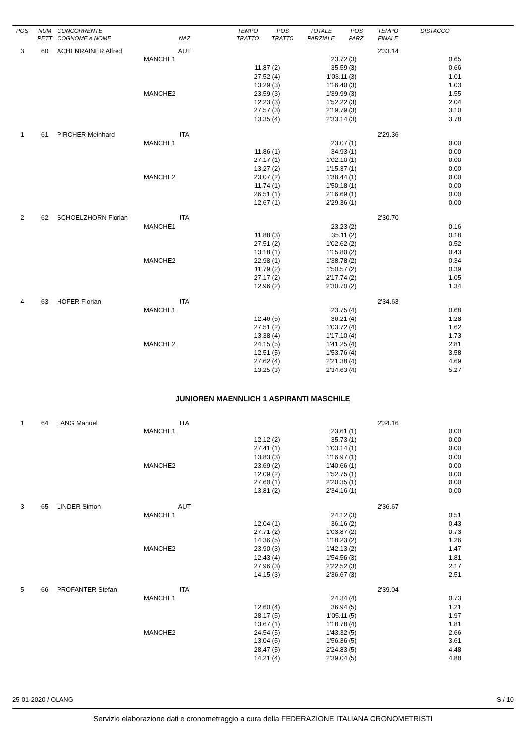| POS | NUM PETT | CONCORRENTE COGNOME e NOME | NAZ | TEMPO TRATTO | POS TRATTO | TOTALE PARZIALE | POS PARZ. | TEMPO FINALE | DISTACCO | |
| --- | --- | --- | --- | --- | --- | --- | --- | --- | --- | --- |
| 3 | 60 | ACHENRAINER Alfred | AUT | | | | | 2'33.14 | | |
| | | | MANCHE1 | | | 23.72 | (3) | | 0.65 | |
| | | | | 11.87 | (2) | 35.59 | (3) | | 0.66 | |
| | | | | 27.52 | (4) | 1'03.11 | (3) | | 1.01 | |
| | | | | 13.29 | (3) | 1'16.40 | (3) | | 1.03 | |
| | | | MANCHE2 | 23.59 | (3) | 1'39.99 | (3) | | 1.55 | |
| | | | | 12.23 | (3) | 1'52.22 | (3) | | 2.04 | |
| | | | | 27.57 | (3) | 2'19.79 | (3) | | 3.10 | |
| | | | | 13.35 | (4) | 2'33.14 | (3) | | 3.78 | |
| 1 | 61 | PIRCHER Meinhard | ITA | | | | | 2'29.36 | | |
| | | | MANCHE1 | | | 23.07 | (1) | | 0.00 | |
| | | | | 11.86 | (1) | 34.93 | (1) | | 0.00 | |
| | | | | 27.17 | (1) | 1'02.10 | (1) | | 0.00 | |
| | | | | 13.27 | (2) | 1'15.37 | (1) | | 0.00 | |
| | | | MANCHE2 | 23.07 | (2) | 1'38.44 | (1) | | 0.00 | |
| | | | | 11.74 | (1) | 1'50.18 | (1) | | 0.00 | |
| | | | | 26.51 | (1) | 2'16.69 | (1) | | 0.00 | |
| | | | | 12.67 | (1) | 2'29.36 | (1) | | 0.00 | |
| 2 | 62 | SCHOELZHORN Florian | ITA | | | | | 2'30.70 | | |
| | | | MANCHE1 | | | 23.23 | (2) | | 0.16 | |
| | | | | 11.88 | (3) | 35.11 | (2) | | 0.18 | |
| | | | | 27.51 | (2) | 1'02.62 | (2) | | 0.52 | |
| | | | | 13.18 | (1) | 1'15.80 | (2) | | 0.43 | |
| | | | MANCHE2 | 22.98 | (1) | 1'38.78 | (2) | | 0.34 | |
| | | | | 11.79 | (2) | 1'50.57 | (2) | | 0.39 | |
| | | | | 27.17 | (2) | 2'17.74 | (2) | | 1.05 | |
| | | | | 12.96 | (2) | 2'30.70 | (2) | | 1.34 | |
| 4 | 63 | HOFER Florian | ITA | | | | | 2'34.63 | | |
| | | | MANCHE1 | | | 23.75 | (4) | | 0.68 | |
| | | | | 12.46 | (5) | 36.21 | (4) | | 1.28 | |
| | | | | 27.51 | (2) | 1'03.72 | (4) | | 1.62 | |
| | | | | 13.38 | (4) | 1'17.10 | (4) | | 1.73 | |
| | | | MANCHE2 | 24.15 | (5) | 1'41.25 | (4) | | 2.81 | |
| | | | | 12.51 | (5) | 1'53.76 | (4) | | 3.58 | |
| | | | | 27.62 | (4) | 2'21.38 | (4) | | 4.69 | |
| | | | | 13.25 | (3) | 2'34.63 | (4) | | 5.27 | |
| JUNIOREN MAENNLICH 1 ASPIRANTI MASCHILE | | | | | | | | | | |
| 1 | 64 | LANG Manuel | ITA | | | | | 2'34.16 | | |
| | | | MANCHE1 | | | 23.61 | (1) | | 0.00 | |
| | | | | 12.12 | (2) | 35.73 | (1) | | 0.00 | |
| | | | | 27.41 | (1) | 1'03.14 | (1) | | 0.00 | |
| | | | | 13.83 | (3) | 1'16.97 | (1) | | 0.00 | |
| | | | MANCHE2 | 23.69 | (2) | 1'40.66 | (1) | | 0.00 | |
| | | | | 12.09 | (2) | 1'52.75 | (1) | | 0.00 | |
| | | | | 27.60 | (1) | 2'20.35 | (1) | | 0.00 | |
| | | | | 13.81 | (2) | 2'34.16 | (1) | | 0.00 | |
| 3 | 65 | LINDER Simon | AUT | | | | | 2'36.67 | | |
| | | | MANCHE1 | | | 24.12 | (3) | | 0.51 | |
| | | | | 12.04 | (1) | 36.16 | (2) | | 0.43 | |
| | | | | 27.71 | (2) | 1'03.87 | (2) | | 0.73 | |
| | | | | 14.36 | (5) | 1'18.23 | (2) | | 1.26 | |
| | | | MANCHE2 | 23.90 | (3) | 1'42.13 | (2) | | 1.47 | |
| | | | | 12.43 | (4) | 1'54.56 | (3) | | 1.81 | |
| | | | | 27.96 | (3) | 2'22.52 | (3) | | 2.17 | |
| | | | | 14.15 | (3) | 2'36.67 | (3) | | 2.51 | |
| 5 | 66 | PROFANTER Stefan | ITA | | | | | 2'39.04 | | |
| | | | MANCHE1 | | | 24.34 | (4) | | 0.73 | |
| | | | | 12.60 | (4) | 36.94 | (5) | | 1.21 | |
| | | | | 28.17 | (5) | 1'05.11 | (5) | | 1.97 | |
| | | | | 13.67 | (1) | 1'18.78 | (4) | | 1.81 | |
| | | | MANCHE2 | 24.54 | (5) | 1'43.32 | (5) | | 2.66 | |
| | | | | 13.04 | (5) | 1'56.36 | (5) | | 3.61 | |
| | | | | 28.47 | (5) | 2'24.83 | (5) | | 4.48 | |
| | | | | 14.21 | (4) | 2'39.04 | (5) | | 4.88 | |
25-01-2020 / OLANG S / 10
Servizio elaborazione dati e cronometraggio a cura della FEDERAZIONE ITALIANA CRONOMETRISTI